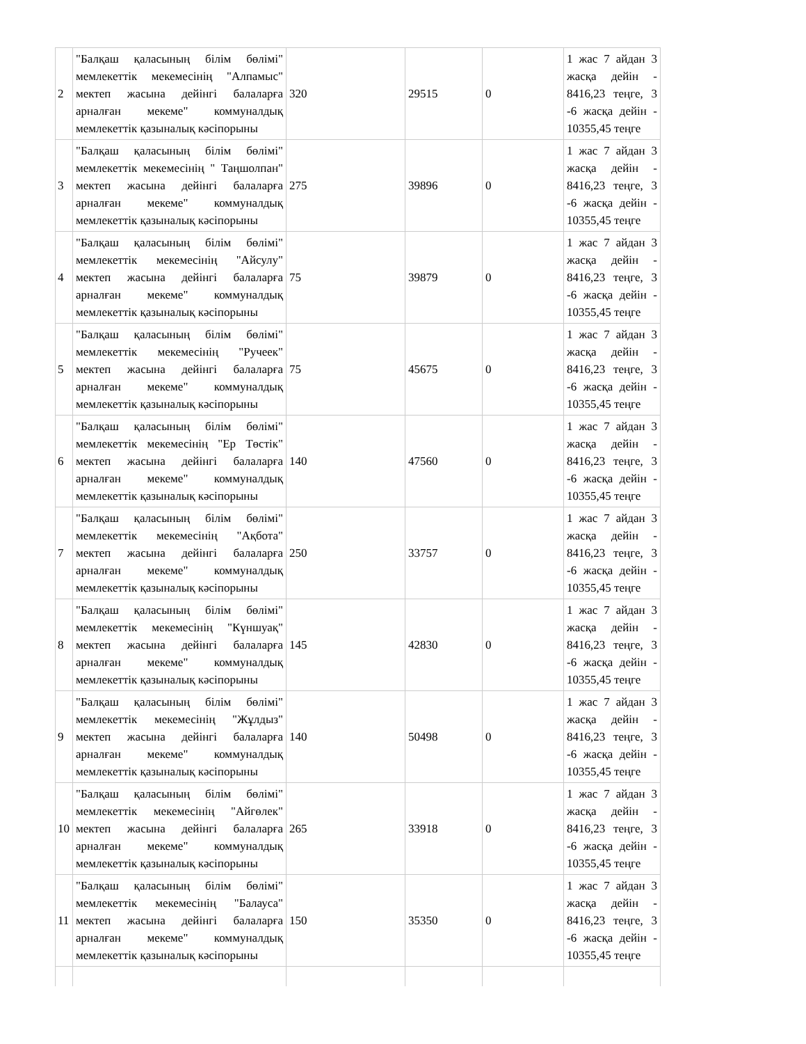| 2 | "Балқаш қаласының білім бөлімі" мемлекеттік мекемесінің "Алпамыс" мектеп жасына дейінгі балаларға арналған мекеме" коммуналдық мемлекеттік қазыналық кәсіпорыны | 320 | 29515 | 0 | 1 жас 7 айдан 3 жасқа дейін - 8416,23 теңге, 3 -6 жасқа дейін - 10355,45 теңге |
| 3 | "Балқаш қаласының білім бөлімі" мемлекеттік мекемесінің " Таңшолпан" мектеп жасына дейінгі балаларға арналған мекеме" коммуналдық мемлекеттік қазыналық кәсіпорыны | 275 | 39896 | 0 | 1 жас 7 айдан 3 жасқа дейін - 8416,23 теңге, 3 -6 жасқа дейін - 10355,45 теңге |
| 4 | "Балқаш қаласының білім бөлімі" мемлекеттік мекемесінің "Айсулу" мектеп жасына дейінгі балаларға арналған мекеме" коммуналдық мемлекеттік қазыналық кәсіпорыны | 75 | 39879 | 0 | 1 жас 7 айдан 3 жасқа дейін - 8416,23 теңге, 3 -6 жасқа дейін - 10355,45 теңге |
| 5 | "Балқаш қаласының білім бөлімі" мемлекеттік мекемесінің "Ручеек" мектеп жасына дейінгі балаларға арналған мекеме" коммуналдық мемлекеттік қазыналық кәсіпорыны | 75 | 45675 | 0 | 1 жас 7 айдан 3 жасқа дейін - 8416,23 теңге, 3 -6 жасқа дейін - 10355,45 теңге |
| 6 | "Балқаш қаласының білім бөлімі" мемлекеттік мекемесінің "Ер Төстік" мектеп жасына дейінгі балаларға арналған мекеме" коммуналдық мемлекеттік қазыналық кәсіпорыны | 140 | 47560 | 0 | 1 жас 7 айдан 3 жасқа дейін - 8416,23 теңге, 3 -6 жасқа дейін - 10355,45 теңге |
| 7 | "Балқаш қаласының білім бөлімі" мемлекеттік мекемесінің "Ақбота" мектеп жасына дейінгі балаларға арналған мекеме" коммуналдық мемлекеттік қазыналық кәсіпорыны | 250 | 33757 | 0 | 1 жас 7 айдан 3 жасқа дейін - 8416,23 теңге, 3 -6 жасқа дейін - 10355,45 теңге |
| 8 | "Балқаш қаласының білім бөлімі" мемлекеттік мекемесінің "Күншуақ" мектеп жасына дейінгі балаларға арналған мекеме" коммуналдық мемлекеттік қазыналық кәсіпорыны | 145 | 42830 | 0 | 1 жас 7 айдан 3 жасқа дейін - 8416,23 теңге, 3 -6 жасқа дейін - 10355,45 теңге |
| 9 | "Балқаш қаласының білім бөлімі" мемлекеттік мекемесінің "Жұлдыз" мектеп жасына дейінгі балаларға арналған мекеме" коммуналдық мемлекеттік қазыналық кәсіпорыны | 140 | 50498 | 0 | 1 жас 7 айдан 3 жасқа дейін - 8416,23 теңге, 3 -6 жасқа дейін - 10355,45 теңге |
| 10 | "Балқаш қаласының білім бөлімі" мемлекеттік мекемесінің "Айгөлек" мектеп жасына дейінгі балаларға арналған мекеме" коммуналдық мемлекеттік қазыналық кәсіпорыны | 265 | 33918 | 0 | 1 жас 7 айдан 3 жасқа дейін - 8416,23 теңге, 3 -6 жасқа дейін - 10355,45 теңге |
| 11 | "Балқаш қаласының білім бөлімі" мемлекеттік мекемесінің "Балауса" мектеп жасына дейінгі балаларға арналған мекеме" коммуналдық мемлекеттік қазыналық кәсіпорыны | 150 | 35350 | 0 | 1 жас 7 айдан 3 жасқа дейін - 8416,23 теңге, 3 -6 жасқа дейін - 10355,45 теңге |